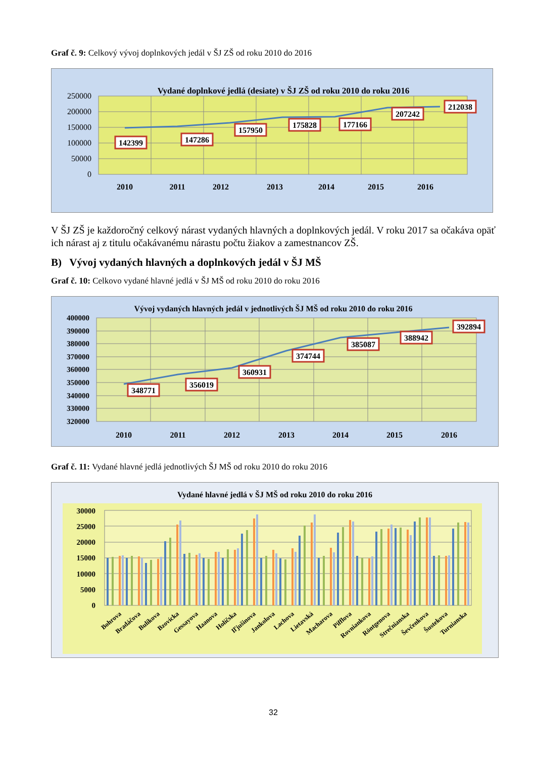Graf č. 9: Celkový vývoj doplnkových jedál v ŠJ ZŠ od roku 2010 do 2016
Vydané doplnkové jedlá (desiate) v ŠJ ZŠ od roku 2010 do roku 2016
250000
200000
150000
100000
50000
0
2010
2011
2012
2013
2014
2015
2016
142399
147286
157950
175828
177166
207242
212038
V ŠJ ZŠ je každoročný celkový nárast vydaných hlavných a doplnkových jedál. V roku 2017 sa očakáva opäť ich nárast aj z titulu očakávanému nárastu počtu žiakov a zamestnancov ZŠ.
B) Vývoj vydaných hlavných a doplnkových jedál v ŠJ MŠ
Graf č. 10: Celkovo vydané hlavné jedlá v ŠJ MŠ od roku 2010 do roku 2016
Vývoj vydaných hlavných jedál v jednotlivých ŠJ MŠ od roku 2010 do roku 2016
400000
390000
380000
370000
360000
350000
340000
330000
320000
2010
2011
2012
2013
2014
2015
2016
348771
356019
360931
374744
385087
388942
392894
Graf č. 11: Vydané hlavné jedlá jednotlivých ŠJ MŠ od roku 2010 do roku 2016
Vydané hlavné jedlá v ŠJ MŠ od roku 2010 do roku 2016
30000
25000
20000
15000
10000
5000
0
Bohrova
Bradáčova
Bulíkova
Bzovícka
Gessayova
Haanova
Holíčska
Iľjušinova
Jankolova
Lachova
Lietavská
Macharova
Pifflova
Rovniankova
Röntgenova
Strečnianska
Ševčenkova
Šustekova
Turnianska
32